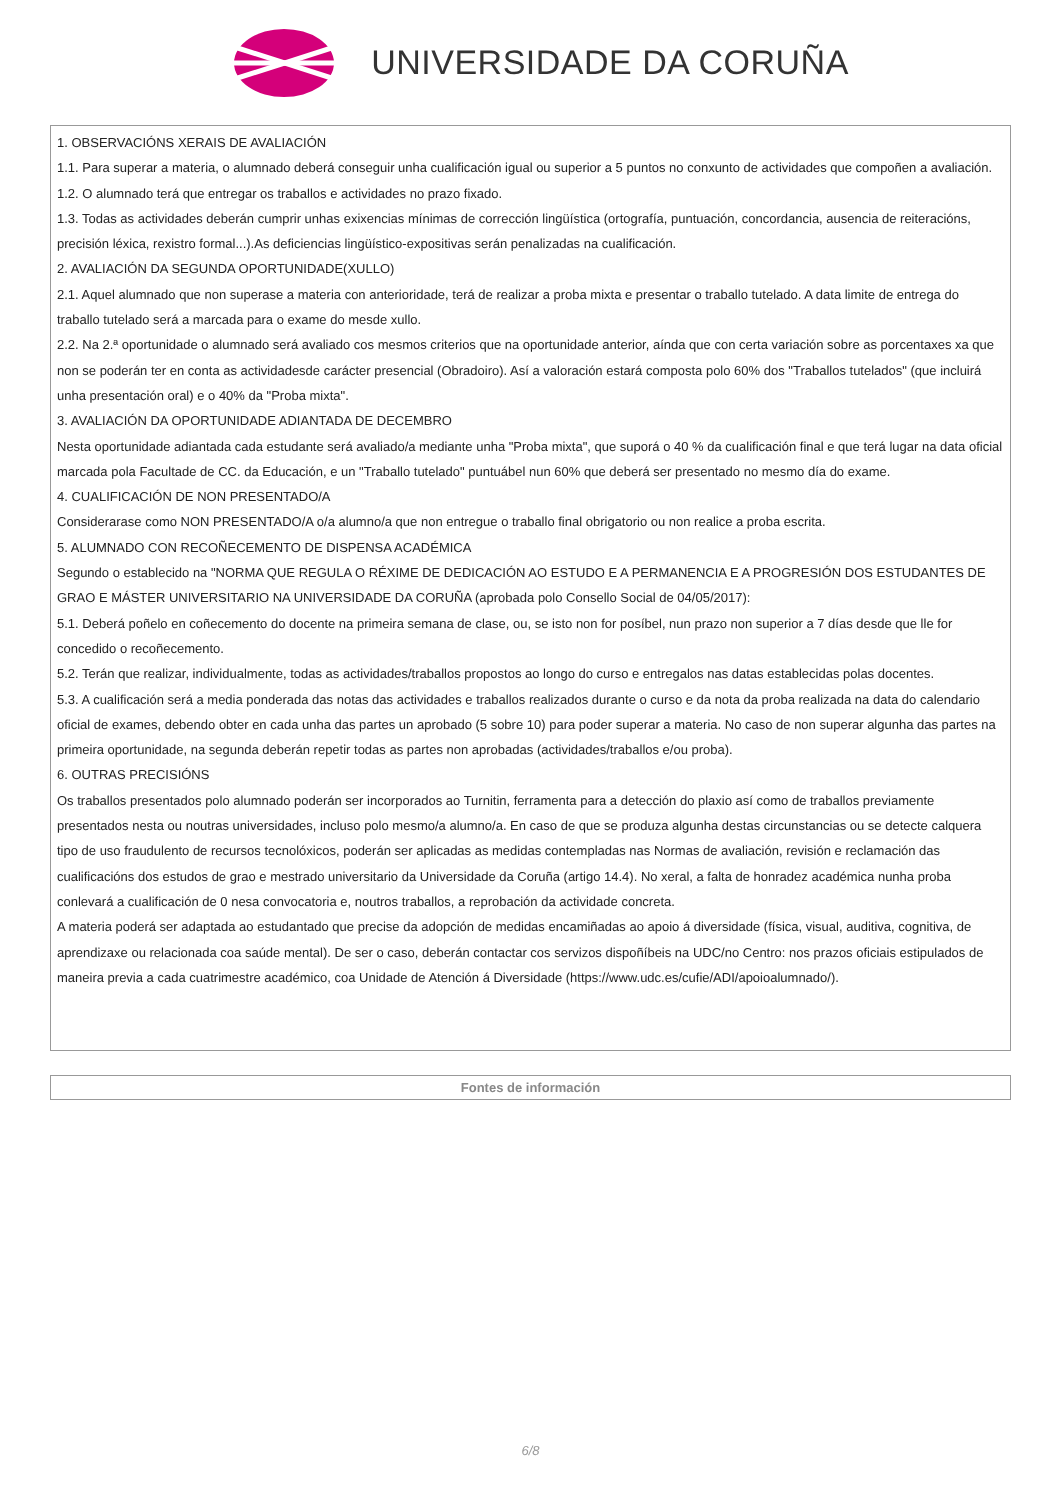UNIVERSIDADE DA CORUÑA
1. OBSERVACIÓNS XERAIS DE AVALIACIÓN
1.1. Para superar a materia, o alumnado deberá conseguir unha cualificación igual ou superior a 5 puntos no conxunto de actividades que compoñen a avaliación.
1.2. O alumnado terá que entregar os traballos e actividades no prazo fixado.
1.3. Todas as actividades deberán cumprir unhas exixencias mínimas de corrección lingüística (ortografía, puntuación, concordancia, ausencia de reiteracións, precisión léxica, rexistro formal...).As deficiencias lingüístico-expositivas serán penalizadas na cualificación.
2. AVALIACIÓN DA SEGUNDA OPORTUNIDADE(XULLO)
2.1. Aquel alumnado que non superase a materia con anterioridade, terá de realizar a proba mixta e presentar o traballo tutelado. A data limite de entrega do traballo tutelado será a marcada para o exame do mesde xullo.
2.2. Na 2.ª oportunidade o alumnado será avaliado cos mesmos criterios que na oportunidade anterior, aínda que con certa variación sobre as porcentaxes xa que non se poderán ter en conta as actividadesde carácter presencial (Obradoiro). Así a valoración estará composta polo 60% dos "Traballos tutelados" (que incluirá unha presentación oral) e o 40% da "Proba mixta".
3. AVALIACIÓN DA OPORTUNIDADE ADIANTADA DE DECEMBRO
Nesta oportunidade adiantada cada estudante será avaliado/a mediante unha "Proba mixta", que suporá o 40 % da cualificación final e que terá lugar na data oficial marcada pola Facultade de CC. da Educación, e un "Traballo tutelado" puntuábel nun 60% que deberá ser presentado no mesmo día do exame.
4. CUALIFICACIÓN DE NON PRESENTADO/A
Considerarase como NON PRESENTADO/A o/a alumno/a que non entregue o traballo final obrigatorio ou non realice a proba escrita.
5. ALUMNADO CON RECOÑECEMENTO DE DISPENSA ACADÉMICA
Segundo o establecido na "NORMA QUE REGULA O RÉXIME DE DEDICACIÓN AO ESTUDO E A PERMANENCIA E A PROGRESIÓN DOS ESTUDANTES DE GRAO E MÁSTER UNIVERSITARIO NA UNIVERSIDADE DA CORUÑA (aprobada polo Consello Social de 04/05/2017):
5.1. Deberá poñelo en coñecemento do docente na primeira semana de clase, ou, se isto non for posíbel, nun prazo non superior a 7 días desde que lle for concedido o recoñecemento.
5.2. Terán que realizar, individualmente, todas as actividades/traballos propostos ao longo do curso e entregalos nas datas establecidas polas docentes.
5.3. A cualificación será a media ponderada das notas das actividades e traballos realizados durante o curso e da nota da proba realizada na data do calendario oficial de exames, debendo obter en cada unha das partes un aprobado (5 sobre 10) para poder superar a materia. No caso de non superar algunha das partes na primeira oportunidade, na segunda deberán repetir todas as partes non aprobadas (actividades/traballos e/ou proba).
6. OUTRAS PRECISIÓNS
Os traballos presentados polo alumnado poderán ser incorporados ao Turnitin, ferramenta para a detección do plaxio así como de traballos previamente presentados nesta ou noutras universidades, incluso polo mesmo/a alumno/a. En caso de que se produza algunha destas circunstancias ou se detecte calquera tipo de uso fraudulento de recursos tecnolóxicos, poderán ser aplicadas as medidas contempladas nas Normas de avaliación, revisión e reclamación das cualificacións dos estudos de grao e mestrado universitario da Universidade da Coruña (artigo 14.4). No xeral, a falta de honradez académica nunha proba conlevará a cualificación de 0 nesa convocatoria e, noutros traballos, a reprobación da actividade concreta.
A materia poderá ser adaptada ao estudantado que precise da adopción de medidas encamiñadas ao apoio á diversidade (física, visual, auditiva, cognitiva, de aprendizaxe ou relacionada coa saúde mental). De ser o caso, deberán contactar cos servizos dispoñíbeis na UDC/no Centro: nos prazos oficiais estipulados de maneira previa a cada cuatrimestre académico, coa Unidade de Atención á Diversidade (https://www.udc.es/cufie/ADI/apoioalumnado/).
Fontes de información
6/8